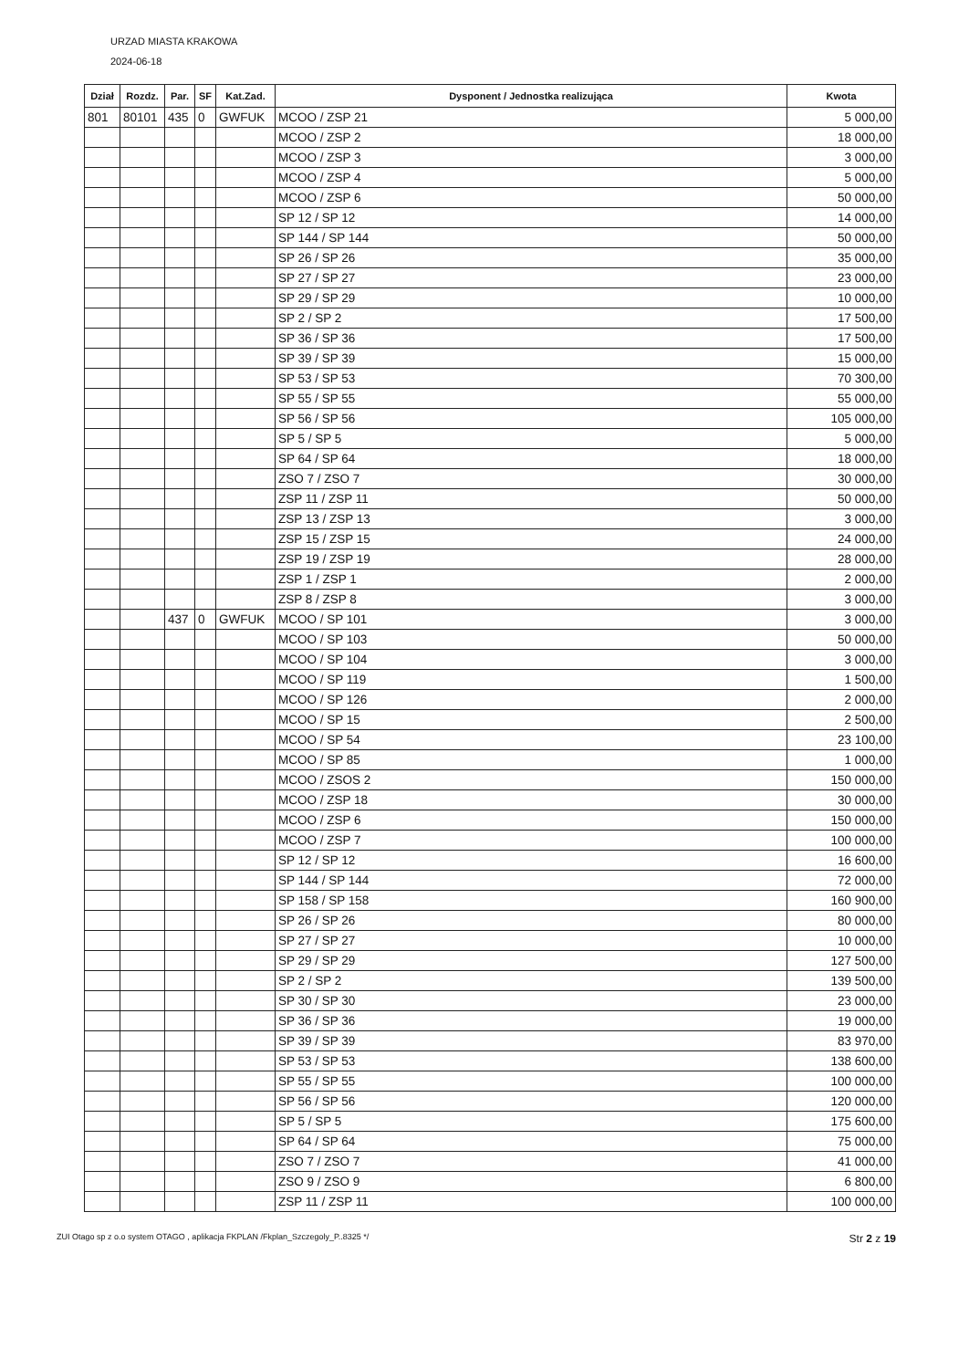URZAD MIASTA KRAKOWA
2024-06-18
| Dział | Rozdz. | Par. | SF | Kat.Zad. | Dysponent / Jednostka realizująca | Kwota |
| --- | --- | --- | --- | --- | --- | --- |
| 801 | 80101 | 435 | 0 | GWFUK | MCOO / ZSP 21 | 5 000,00 |
| | | | | | MCOO / ZSP 2 | 18 000,00 |
| | | | | | MCOO / ZSP 3 | 3 000,00 |
| | | | | | MCOO / ZSP 4 | 5 000,00 |
| | | | | | MCOO / ZSP 6 | 50 000,00 |
| | | | | | SP 12 / SP 12 | 14 000,00 |
| | | | | | SP 144 / SP 144 | 50 000,00 |
| | | | | | SP 26 / SP 26 | 35 000,00 |
| | | | | | SP 27 / SP 27 | 23 000,00 |
| | | | | | SP 29 / SP 29 | 10 000,00 |
| | | | | | SP 2 / SP 2 | 17 500,00 |
| | | | | | SP 36 / SP 36 | 17 500,00 |
| | | | | | SP 39 / SP 39 | 15 000,00 |
| | | | | | SP 53 / SP 53 | 70 300,00 |
| | | | | | SP 55 / SP 55 | 55 000,00 |
| | | | | | SP 56 / SP 56 | 105 000,00 |
| | | | | | SP 5 / SP 5 | 5 000,00 |
| | | | | | SP 64 / SP 64 | 18 000,00 |
| | | | | | ZSO 7 / ZSO 7 | 30 000,00 |
| | | | | | ZSP 11 / ZSP 11 | 50 000,00 |
| | | | | | ZSP 13 / ZSP 13 | 3 000,00 |
| | | | | | ZSP 15 / ZSP 15 | 24 000,00 |
| | | | | | ZSP 19 / ZSP 19 | 28 000,00 |
| | | | | | ZSP 1 / ZSP 1 | 2 000,00 |
| | | | | | ZSP 8 / ZSP 8 | 3 000,00 |
| | | 437 | 0 | GWFUK | MCOO / SP 101 | 3 000,00 |
| | | | | | MCOO / SP 103 | 50 000,00 |
| | | | | | MCOO / SP 104 | 3 000,00 |
| | | | | | MCOO / SP 119 | 1 500,00 |
| | | | | | MCOO / SP 126 | 2 000,00 |
| | | | | | MCOO / SP 15 | 2 500,00 |
| | | | | | MCOO / SP 54 | 23 100,00 |
| | | | | | MCOO / SP 85 | 1 000,00 |
| | | | | | MCOO / ZSOS 2 | 150 000,00 |
| | | | | | MCOO / ZSP 18 | 30 000,00 |
| | | | | | MCOO / ZSP 6 | 150 000,00 |
| | | | | | MCOO / ZSP 7 | 100 000,00 |
| | | | | | SP 12 / SP 12 | 16 600,00 |
| | | | | | SP 144 / SP 144 | 72 000,00 |
| | | | | | SP 158 / SP 158 | 160 900,00 |
| | | | | | SP 26 / SP 26 | 80 000,00 |
| | | | | | SP 27 / SP 27 | 10 000,00 |
| | | | | | SP 29 / SP 29 | 127 500,00 |
| | | | | | SP 2 / SP 2 | 139 500,00 |
| | | | | | SP 30 / SP 30 | 23 000,00 |
| | | | | | SP 36 / SP 36 | 19 000,00 |
| | | | | | SP 39 / SP 39 | 83 970,00 |
| | | | | | SP 53 / SP 53 | 138 600,00 |
| | | | | | SP 55 / SP 55 | 100 000,00 |
| | | | | | SP 56 / SP 56 | 120 000,00 |
| | | | | | SP 5 / SP 5 | 175 600,00 |
| | | | | | SP 64 / SP 64 | 75 000,00 |
| | | | | | ZSO 7 / ZSO 7 | 41 000,00 |
| | | | | | ZSO 9 / ZSO 9 | 6 800,00 |
| | | | | | ZSP 11 / ZSP 11 | 100 000,00 |
ZUI Otago sp z o.o system OTAGO , aplikacja FKPLAN /Fkplan_Szczegoly_P..8325 */ Str 2 z 19